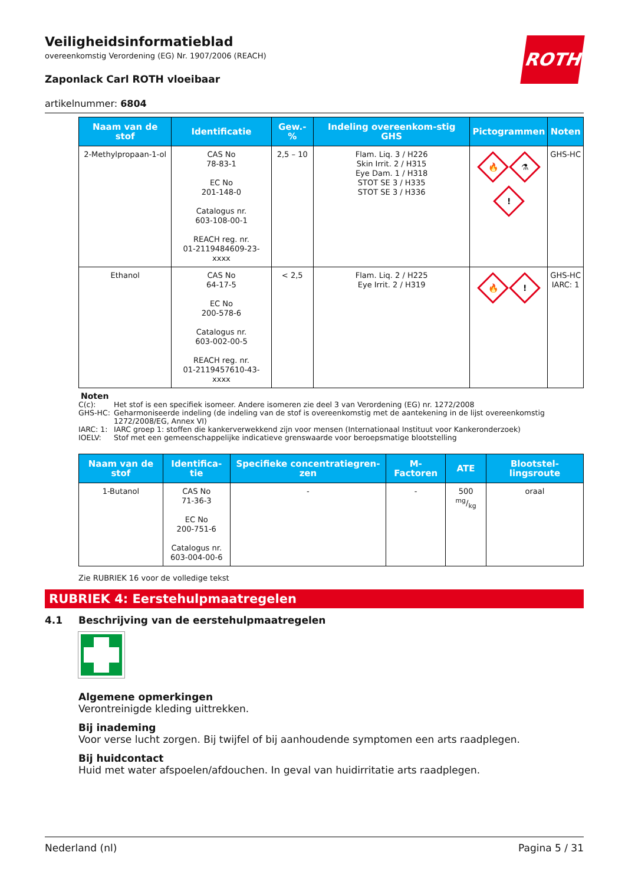ROTH
Veiligheidsinformatieblad
overeenkomstig Verordening (EG) Nr. 1907/2006 (REACH)
Zaponlack Carl ROTH vloeibaar
artikelnummer: 6804
| Naam van de stof | Identificatie | Gew.-% | Indeling overeenkom-stig GHS | Pictogrammen | Noten |
| --- | --- | --- | --- | --- | --- |
| 2-Methylpropaan-1-ol | CAS No 78-83-1 EC No 201-148-0 Catalogus nr. 603-108-00-1 REACH reg. nr. 01-2119484609-23-xxxx | 2,5 – 10 | Flam. Liq. 3 / H226 Skin Irrit. 2 / H315 Eye Dam. 1 / H318 STOT SE 3 / H335 STOT SE 3 / H336 | 🔥 ⚗ ! | GHS-HC |
| Ethanol | CAS No 64-17-5 EC No 200-578-6 Catalogus nr. 603-002-00-5 REACH reg. nr. 01-2119457610-43-xxxx | < 2,5 | Flam. Liq. 2 / H225 Eye Irrit. 2 / H319 | 🔥 ! | GHS-HC IARC: 1 |
Noten
C(c): Het stof is een specifiek isomeer. Andere isomeren zie deel 3 van Verordening (EG) nr. 1272/2008
GHS-HC: Geharmoniseerde indeling (de indeling van de stof is overeenkomstig met de aantekening in de lijst overeenkomstig 1272/2008/EG, Annex VI)
IARC: 1: IARC groep 1: stoffen die kankerverwekkend zijn voor mensen (Internationaal Instituut voor Kankeronderzoek)
IOELV: Stof met een gemeenschappelijke indicatieve grenswaarde voor beroepsmatige blootstelling
| Naam van de stof | Identifica-tie | Specifieke concentratiegren-zen | M-Factoren | ATE | Blootstel-lingsroute |
| --- | --- | --- | --- | --- | --- |
| 1-Butanol | CAS No 71-36-3 EC No 200-751-6 Catalogus nr. 603-004-00-6 | - | - | 500 mg/kg | oraal |
Zie RUBRIEK 16 voor de volledige tekst
RUBRIEK 4: Eerstehulpmaatregelen
4.1 Beschrijving van de eerstehulpmaatregelen
Algemene opmerkingen
Verontreinigde kleding uittrekken.
Bij inademing
Voor verse lucht zorgen. Bij twijfel of bij aanhoudende symptomen een arts raadplegen.
Bij huidcontact
Huid met water afspoelen/afdouchen. In geval van huidirritatie arts raadplegen.
Nederland (nl) Pagina 5 / 31